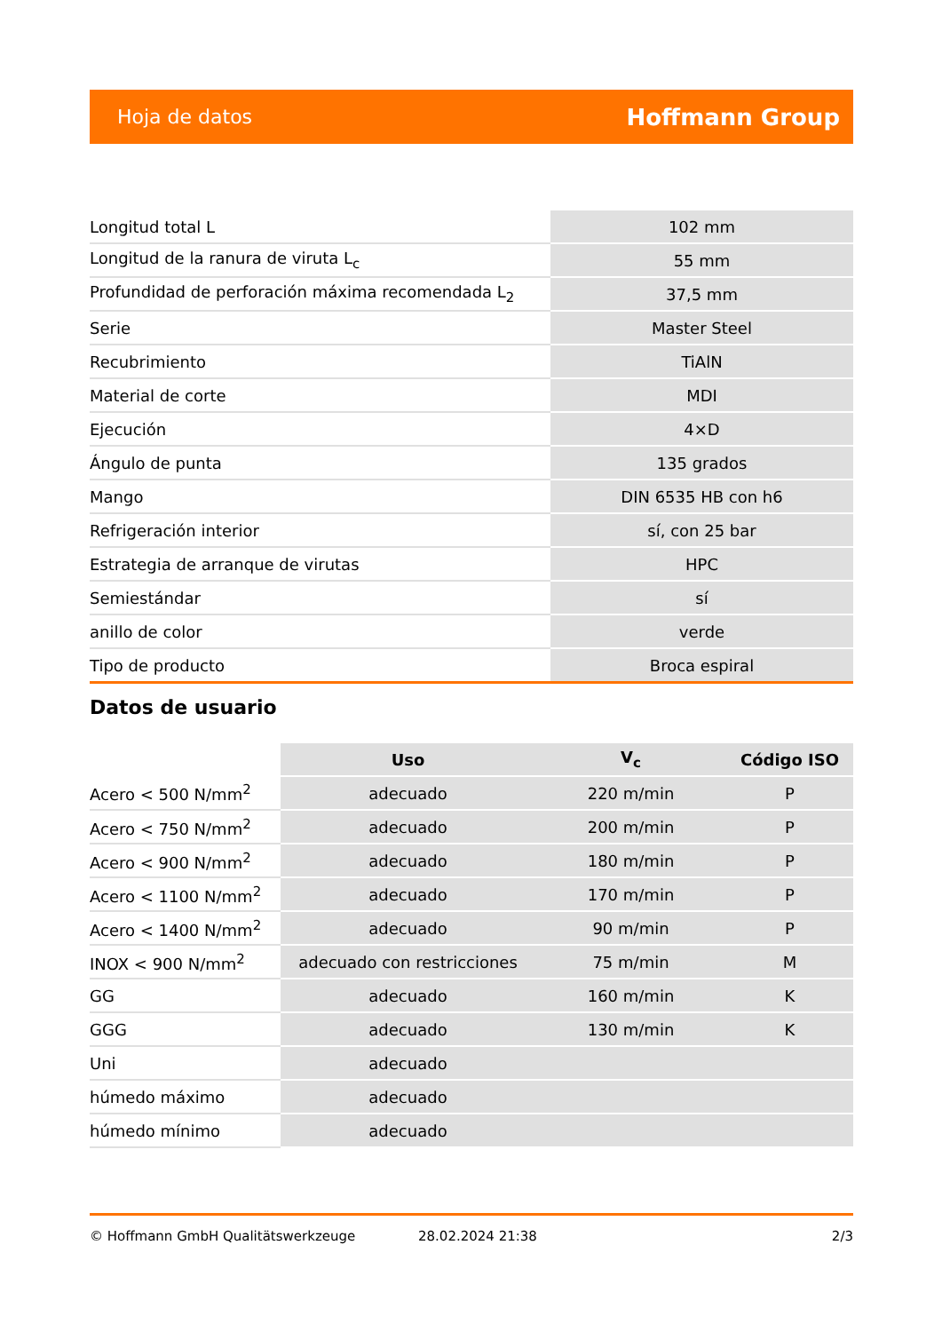Hoja de datos Hoffmann Group
| Longitud total L | 102 mm |
| Longitud de la ranura de viruta L<sub>c</sub> | 55 mm |
| Profundidad de perforación máxima recomendada L<sub>2</sub> | 37,5 mm |
| Serie | Master Steel |
| Recubrimiento | TiAlN |
| Material de corte | MDI |
| Ejecución | 4×D |
| Ángulo de punta | 135 grados |
| Mango | DIN 6535 HB con h6 |
| Refrigeración interior | sí, con 25 bar |
| Estrategia de arranque de virutas | HPC |
| Semiestándar | sí |
| anillo de color | verde |
| Tipo de producto | Broca espiral |
Datos de usuario
| | Uso | V<sub>c</sub> | Código ISO |
| --- | --- | --- | --- |
| Acero < 500 N/mm<sup>2</sup> | adecuado | 220 m/min | P |
| Acero < 750 N/mm<sup>2</sup> | adecuado | 200 m/min | P |
| Acero < 900 N/mm<sup>2</sup> | adecuado | 180 m/min | P |
| Acero < 1100 N/mm<sup>2</sup> | adecuado | 170 m/min | P |
| Acero < 1400 N/mm<sup>2</sup> | adecuado | 90 m/min | P |
| INOX < 900 N/mm<sup>2</sup> | adecuado con restricciones | 75 m/min | M |
| GG | adecuado | 160 m/min | K |
| GGG | adecuado | 130 m/min | K |
| Uni | adecuado | | |
| húmedo máximo | adecuado | | |
| húmedo mínimo | adecuado | | |
© Hoffmann GmbH Qualitätswerkzeuge 28.02.2024 21:38 2/3